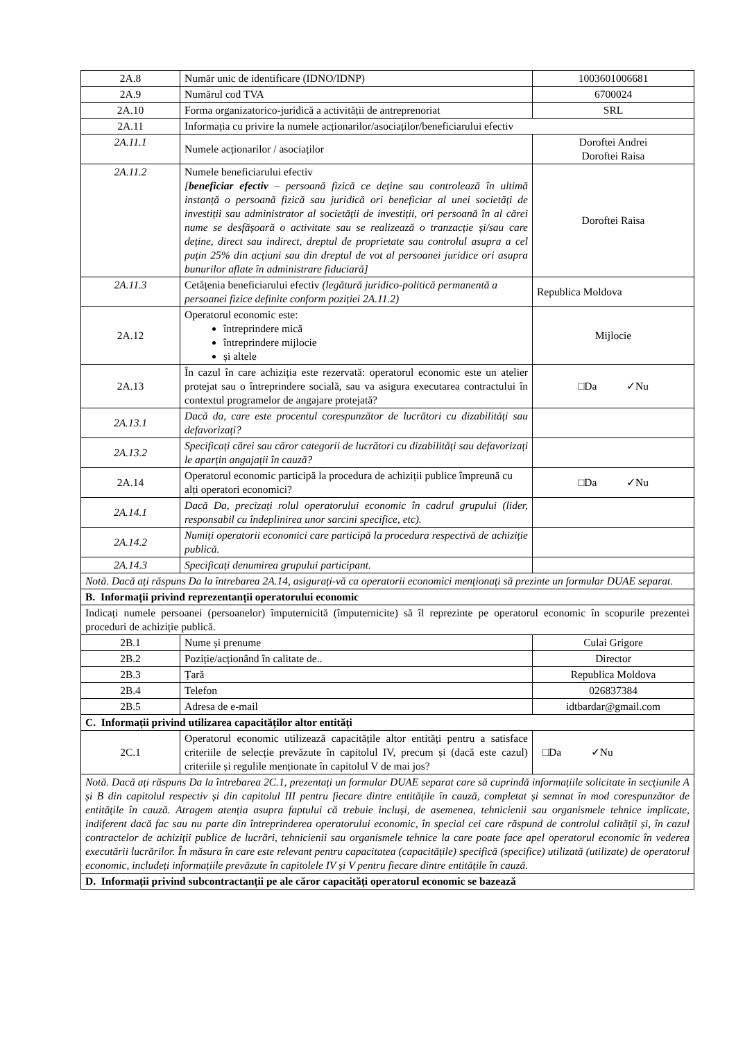| 2A.8 | Număr unic de identificare (IDNO/IDNP) | 1003601006681 |
| 2A.9 | Numărul cod TVA | 6700024 |
| 2A.10 | Forma organizatorico-juridică a activității de antreprenoriat | SRL |
| 2A.11 | Informația cu privire la numele acționarilor/asociaților/beneficiarului efectiv | |
| 2A.11.1 | Numele acționarilor / asociaților | Doroftei Andrei Doroftei Raisa |
| 2A.11.2 | Numele beneficiarului efectiv [ beneficiar efectiv – persoană fizică ce deține sau controlează în ultimă instanță o persoană fizică sau juridică ori beneficiar al unei societăți de investiții sau administrator al societății de investiții, ori persoană în al cărei nume se desfășoară o activitate sau se realizează o tranzacție și/sau care deține, direct sau indirect, dreptul de proprietate sau controlul asupra a cel puțin 25% din acțiuni sau din dreptul de vot al persoanei juridice ori asupra bunurilor aflate în administrare fiduciară] | Doroftei Raisa |
| 2A.11.3 | Cetățenia beneficiarului efectiv (legătură juridico-politică permanentă a persoanei fizice definite conform poziției 2A.11.2) | Republica Moldova |
| 2A.12 | Operatorul economic este: întreprindere mică întreprindere mijlocie și altele | Mijlocie |
| 2A.13 | În cazul în care achiziția este rezervată: operatorul economic este un atelier protejat sau o întreprindere socială, sau va asigura executarea contractului în contextul programelor de angajare protejată? | □Da ✓Nu |
| 2A.13.1 | Dacă da, care este procentul corespunzător de lucrători cu dizabilități sau defavorizați? | |
| 2A.13.2 | Specificați cărei sau căror categorii de lucrători cu dizabilități sau defavorizați le aparțin angajații în cauză? | |
| 2A.14 | Operatorul economic participă la procedura de achiziții publice împreună cu alți operatori economici? | □Da ✓Nu |
| 2A.14.1 | Dacă Da, precizați rolul operatorului economic în cadrul grupului (lider, responsabil cu îndeplinirea unor sarcini specifice, etc). | |
| 2A.14.2 | Numiți operatorii economici care participă la procedura respectivă de achiziție publică. | |
| 2A.14.3 | Specificați denumirea grupului participant. | |
| Notă. Dacă ați răspuns Da la întrebarea 2A.14, asigurați-vă ca operatorii economici menționați să prezinte un formular DUAE separat. | | |
| B. Informații privind reprezentanții operatorului economic | | |
| Indicați numele persoanei (persoanelor) împuternicită (împuternicite) să îl reprezinte pe operatorul economic în scopurile prezentei proceduri de achiziție publică. | | |
| 2B.1 | Nume și prenume | Culai Grigore |
| 2B.2 | Poziție/acționând în calitate de.. | Director |
| 2B.3 | Țară | Republica Moldova |
| 2B.4 | Telefon | 026837384 |
| 2B.5 | Adresa de e-mail | idtbardar@gmail.com |
| C. Informații privind utilizarea capacităților altor entități | | |
| 2C.1 | Operatorul economic utilizează capacitățile altor entități pentru a satisface criteriile de selecție prevăzute în capitolul IV, precum și (dacă este cazul) criteriile și regulile menționate în capitolul V de mai jos? | □Da ✓Nu |
| Notă. Dacă ați răspuns Da la întrebarea 2C.1, prezentați un formular DUAE separat care să cuprindă informațiile solicitate în secțiunile A și B din capitolul respectiv și din capitolul III pentru fiecare dintre entitățile în cauză, completat și semnat în mod corespunzător de entitățile în cauză. Atragem atenția asupra faptului că trebuie incluși, de asemenea, tehnicienii sau organismele tehnice implicate, indiferent dacă fac sau nu parte din întreprinderea operatorului economic, în special cei care răspund de controlul calității și, în cazul contractelor de achiziții publice de lucrări, tehnicienii sau organismele tehnice la care poate face apel operatorul economic în vederea executării lucrărilor. În măsura în care este relevant pentru capacitatea (capacitățile) specifică (specifice) utilizată (utilizate) de operatorul economic, includeți informațiile prevăzute în capitolele IV și V pentru fiecare dintre entitățile în cauză. | | |
| D. Informații privind subcontractanții pe ale căror capacități operatorul economic se bazează | | |